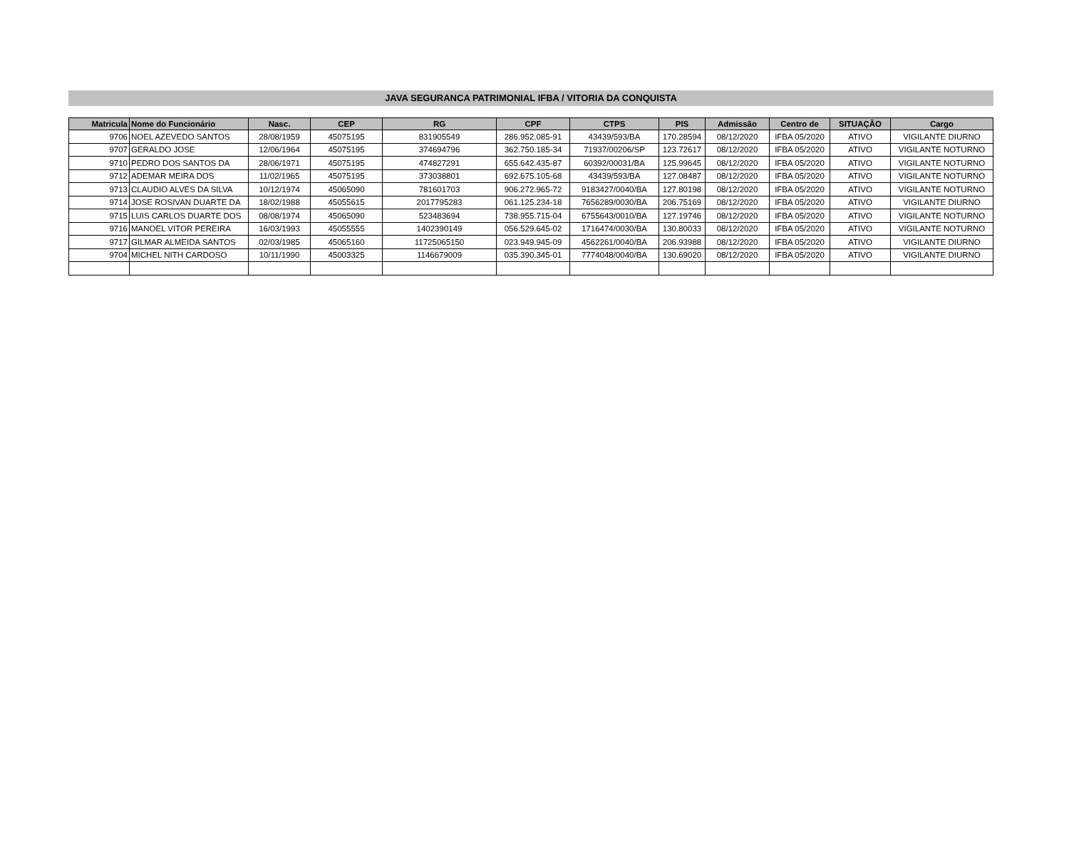JAVA SEGURANCA PATRIMONIAL IFBA / VITORIA DA CONQUISTA
| Matricula | Nome do Funcionário | Nasc. | CEP | RG | CPF | CTPS | PIS | Admissão | Centro de | SITUAÇÃO | Cargo |
| --- | --- | --- | --- | --- | --- | --- | --- | --- | --- | --- | --- |
| 9706 | NOEL AZEVEDO SANTOS | 28/08/1959 | 45075195 | 831905549 | 286.952.085-91 | 43439/593/BA | 170.28594 | 08/12/2020 | IFBA 05/2020 | ATIVO | VIGILANTE DIURNO |
| 9707 | GERALDO JOSE | 12/06/1964 | 45075195 | 374694796 | 362.750.185-34 | 71937/00206/SP | 123.72617 | 08/12/2020 | IFBA 05/2020 | ATIVO | VIGILANTE NOTURNO |
| 9710 | PEDRO DOS SANTOS DA | 28/06/1971 | 45075195 | 474827291 | 655.642.435-87 | 60392/00031/BA | 125.99645 | 08/12/2020 | IFBA 05/2020 | ATIVO | VIGILANTE NOTURNO |
| 9712 | ADEMAR MEIRA DOS | 11/02/1965 | 45075195 | 373038801 | 692.675.105-68 | 43439/593/BA | 127.08487 | 08/12/2020 | IFBA 05/2020 | ATIVO | VIGILANTE NOTURNO |
| 9713 | CLAUDIO ALVES DA SILVA | 10/12/1974 | 45065090 | 781601703 | 906.272.965-72 | 9183427/0040/BA | 127.80198 | 08/12/2020 | IFBA 05/2020 | ATIVO | VIGILANTE NOTURNO |
| 9714 | JOSE ROSIVAN DUARTE DA | 18/02/1988 | 45055615 | 2017795283 | 061.125.234-18 | 7656289/0030/BA | 206.75169 | 08/12/2020 | IFBA 05/2020 | ATIVO | VIGILANTE DIURNO |
| 9715 | LUIS CARLOS DUARTE DOS | 08/08/1974 | 45065090 | 523483694 | 738.955.715-04 | 6755643/0010/BA | 127.19746 | 08/12/2020 | IFBA 05/2020 | ATIVO | VIGILANTE NOTURNO |
| 9716 | MANOEL VITOR PEREIRA | 16/03/1993 | 45055555 | 1402390149 | 056.529.645-02 | 1716474/0030/BA | 130.80033 | 08/12/2020 | IFBA 05/2020 | ATIVO | VIGILANTE NOTURNO |
| 9717 | GILMAR ALMEIDA SANTOS | 02/03/1985 | 45065160 | 11725065150 | 023.949.945-09 | 4562261/0040/BA | 206.93988 | 08/12/2020 | IFBA 05/2020 | ATIVO | VIGILANTE DIURNO |
| 9704 | MICHEL NITH CARDOSO | 10/11/1990 | 45003325 | 1146679009 | 035.390.345-01 | 7774048/0040/BA | 130.69020 | 08/12/2020 | IFBA 05/2020 | ATIVO | VIGILANTE DIURNO |